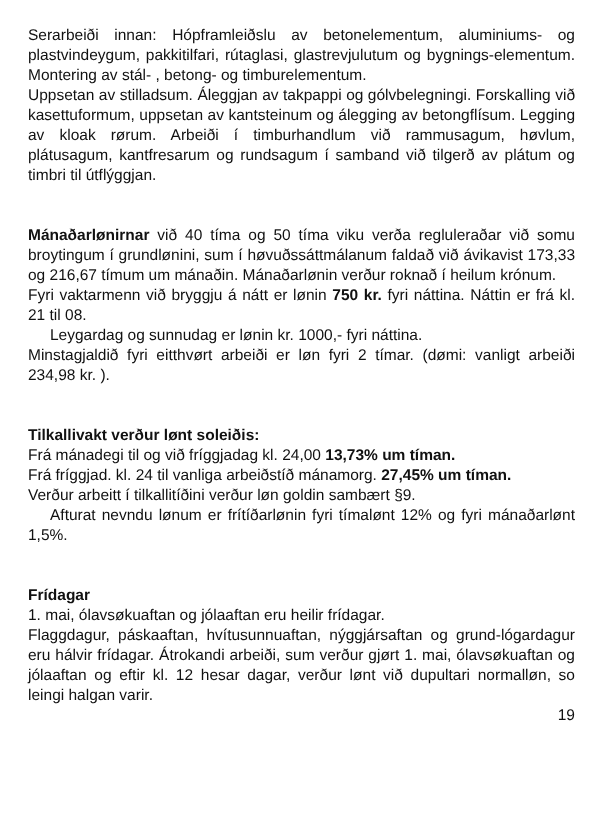Serarbeiði innan: Hópframleiðslu av betonelementum, aluminiums- og plastvindeygum, pakkitilfari, rútaglasi, glastrevjulutum og bygnings-elementum. Montering av stál- , betong- og timburelementum.
Uppsetan av stilladsum. Áleggjan av takpappi og gólvbelegningi. Forskalling við kasettuformum, uppsetan av kantsteinum og álegging av betongflísum. Legging av kloak rørum. Arbeiði í timburhandlum við rammusagum, høvlum, plátusagum, kantfresarum og rundsagum í samband við tilgerð av plátum og timbri til útflýggjan.
Mánaðarlønirnar við 40 tíma og 50 tíma viku verða regluleraðar við somu broytingum í grundlønini, sum í høvuðssáttmálanum faldað við ávikavist 173,33 og 216,67 tímum um mánaðin. Mánaðarlønin verður roknað í heilum krónum.
Fyri vaktarmenn við bryggju á nátt er lønin 750 kr. fyri náttina. Náttin er frá kl. 21 til 08.
Leygardag og sunnudag er lønin kr. 1000,- fyri náttina.
Minstagjaldið fyri eitthvørt arbeiði er løn fyri 2 tímar. (dømi: vanligt arbeiði 234,98 kr. ).
Tilkallivakt verður lønt soleiðis:
Frá mánadegi til og við fríggjadag kl. 24,00 13,73% um tíman.
Frá fríggjad. kl. 24 til vanliga arbeiðstíð mánamorg. 27,45% um tíman.
Verður arbeitt í tilkallitíðini verður løn goldin sambært §9.
Afturat nevndu lønum er frítíðarlønin fyri tímalønt 12% og fyri mánaðarlønt 1,5%.
Frídagar
1. mai, ólavsøkuaftan og jólaaftan eru heilir frídagar.
Flaggdagur, páskaaftan, hvítusunnuaftan, nýggjársaftan og grund-lógardagur eru hálvir frídagar. Átrokandi arbeiði, sum verður gjørt 1. mai, ólavsøkuaftan og jólaaftan og eftir kl. 12 hesar dagar, verður lønt við dupultari normalløn, so leingi halgan varir.
19